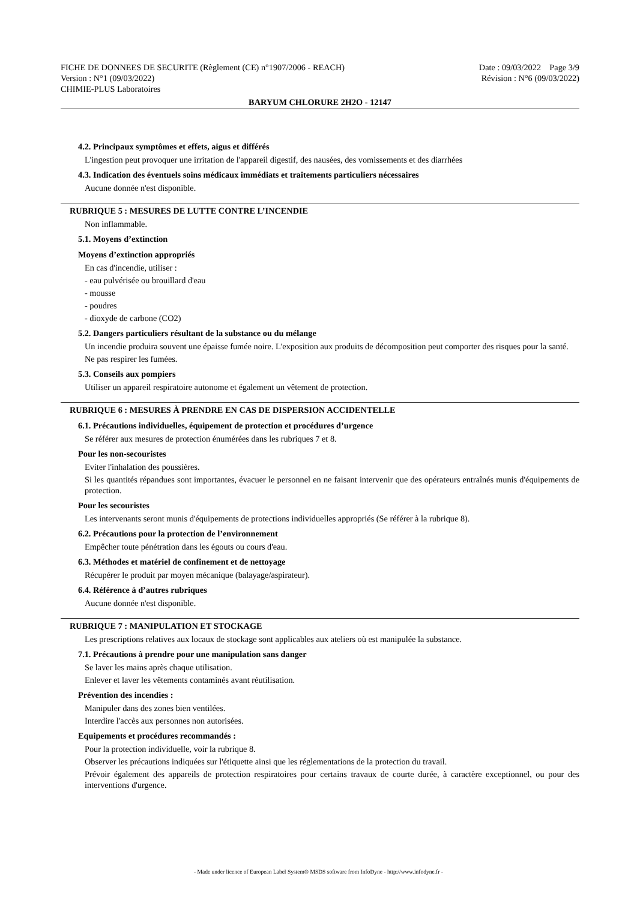FICHE DE DONNEES DE SECURITE (Règlement (CE) n°1907/2006 - REACH) Date : 09/03/2022 Page 3/9
Version : N°1 (09/03/2022) Révision : N°6 (09/03/2022)
CHIMIE-PLUS Laboratoires
BARYUM CHLORURE 2H2O - 12147
4.2. Principaux symptômes et effets, aigus et différés
L'ingestion peut provoquer une irritation de l'appareil digestif, des nausées, des vomissements et des diarrhées
4.3. Indication des éventuels soins médicaux immédiats et traitements particuliers nécessaires
Aucune donnée n'est disponible.
RUBRIQUE 5 : MESURES DE LUTTE CONTRE L’INCENDIE
Non inflammable.
5.1. Moyens d’extinction
Moyens d’extinction appropriés
En cas d'incendie, utiliser :
- eau pulvérisée ou brouillard d'eau
- mousse
- poudres
- dioxyde de carbone (CO2)
5.2. Dangers particuliers résultant de la substance ou du mélange
Un incendie produira souvent une épaisse fumée noire. L'exposition aux produits de décomposition peut comporter des risques pour la santé.
Ne pas respirer les fumées.
5.3. Conseils aux pompiers
Utiliser un appareil respiratoire autonome et également un vêtement de protection.
RUBRIQUE 6 : MESURES À PRENDRE EN CAS DE DISPERSION ACCIDENTELLE
6.1. Précautions individuelles, équipement de protection et procédures d’urgence
Se référer aux mesures de protection énumérées dans les rubriques 7 et 8.
Pour les non-secouristes
Eviter l'inhalation des poussières.
Si les quantités répandues sont importantes, évacuer le personnel en ne faisant intervenir que des opérateurs entraînés munis d'équipements de protection.
Pour les secouristes
Les intervenants seront munis d'équipements de protections individuelles appropriés (Se référer à la rubrique 8).
6.2. Précautions pour la protection de l’environnement
Empêcher toute pénétration dans les égouts ou cours d'eau.
6.3. Méthodes et matériel de confinement et de nettoyage
Récupérer le produit par moyen mécanique (balayage/aspirateur).
6.4. Référence à d’autres rubriques
Aucune donnée n'est disponible.
RUBRIQUE 7 : MANIPULATION ET STOCKAGE
Les prescriptions relatives aux locaux de stockage sont applicables aux ateliers où est manipulée la substance.
7.1. Précautions à prendre pour une manipulation sans danger
Se laver les mains après chaque utilisation.
Enlever et laver les vêtements contaminés avant réutilisation.
Prévention des incendies :
Manipuler dans des zones bien ventilées.
Interdire l'accès aux personnes non autorisées.
Equipements et procédures recommandés :
Pour la protection individuelle, voir la rubrique 8.
Observer les précautions indiquées sur l'étiquette ainsi que les réglementations de la protection du travail.
Prévoir également des appareils de protection respiratoires pour certains travaux de courte durée, à caractère exceptionnel, ou pour des interventions d'urgence.
- Made under licence of European Label System® MSDS software from InfoDyne - http://www.infodyne.fr -